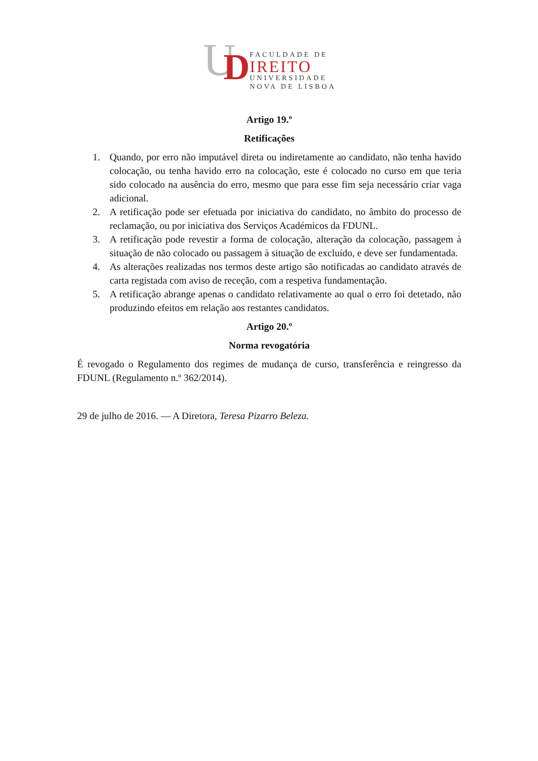U
D
FACULDADE DE
IREITO
UNIVERSIDADE
NOVA DE LISBOA
Artigo 19.º
Retificações
1. Quando, por erro não imputável direta ou indiretamente ao candidato, não tenha havido colocação, ou tenha havido erro na colocação, este é colocado no curso em que teria sido colocado na ausência do erro, mesmo que para esse fim seja necessário criar vaga adicional.
2. A retificação pode ser efetuada por iniciativa do candidato, no âmbito do processo de reclamação, ou por iniciativa dos Serviços Académicos da FDUNL.
3. A retificação pode revestir a forma de colocação, alteração da colocação, passagem à situação de não colocado ou passagem à situação de excluído, e deve ser fundamentada.
4. As alterações realizadas nos termos deste artigo são notificadas ao candidato através de carta registada com aviso de receção, com a respetiva fundamentação.
5. A retificação abrange apenas o candidato relativamente ao qual o erro foi detetado, não produzindo efeitos em relação aos restantes candidatos.
Artigo 20.º
Norma revogatória
É revogado o Regulamento dos regimes de mudança de curso, transferência e reingresso da FDUNL (Regulamento n.º 362/2014).
29 de julho de 2016. — A Diretora, Teresa Pizarro Beleza.